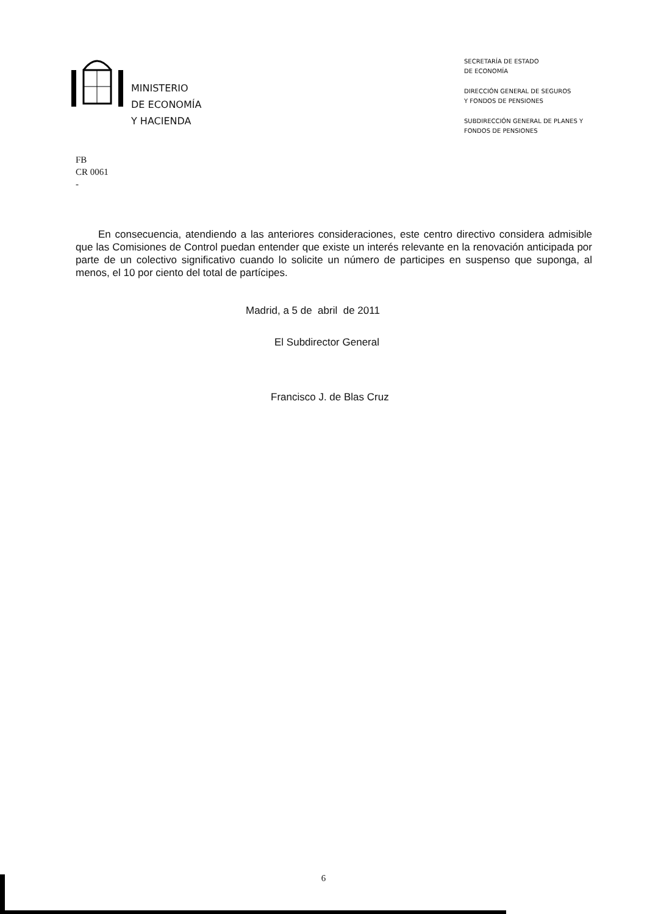MINISTERIO
DE ECONOMÍA
Y HACIENDA
SECRETARÍA DE ESTADO
DE ECONOMÍA
DIRECCIÓN GENERAL DE SEGUROS
Y FONDOS DE PENSIONES
SUBDIRECCIÓN GENERAL DE PLANES Y
FONDOS DE PENSIONES
FB
CR 0061
-
En consecuencia, atendiendo a las anteriores consideraciones, este centro directivo considera admisible que las Comisiones de Control puedan entender que existe un interés relevante en la renovación anticipada por parte de un colectivo significativo cuando lo solicite un número de participes en suspenso que suponga, al menos, el 10 por ciento del total de partícipes.
Madrid, a 5 de abril de 2011
El Subdirector General
Francisco J. de Blas Cruz
6